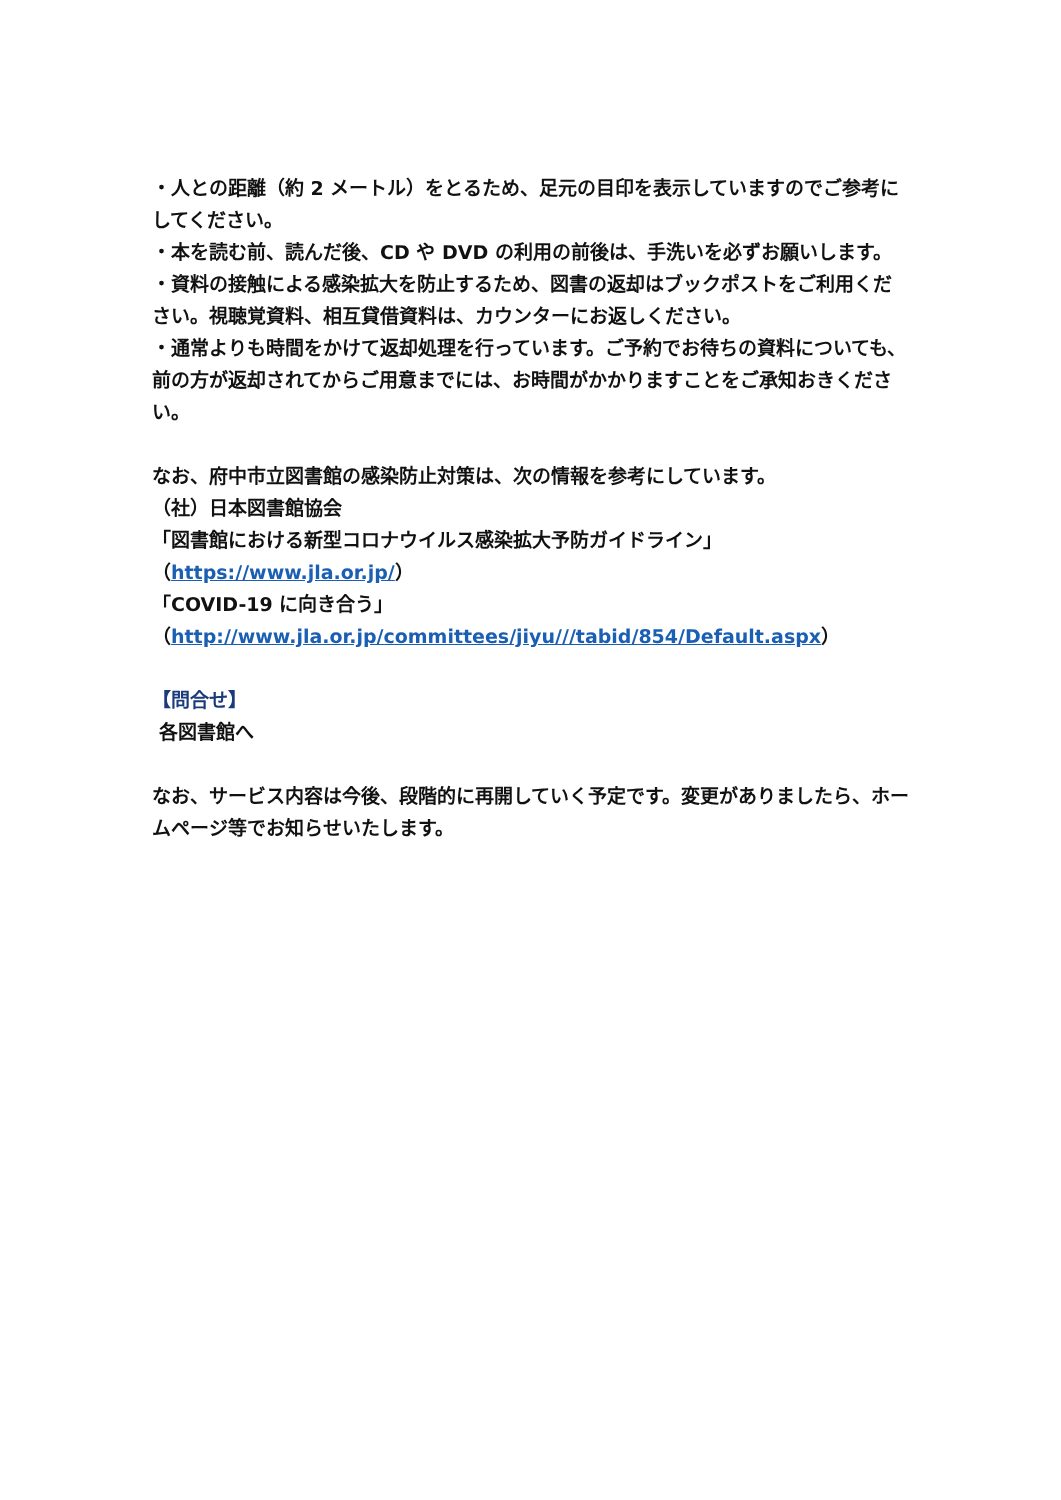・人との距離（約 2 メートル）をとるため、足元の目印を表示していますのでご参考にしてください。
・本を読む前、読んだ後、CD や DVD の利用の前後は、手洗いを必ずお願いします。
・資料の接触による感染拡大を防止するため、図書の返却はブックポストをご利用ください。視聴覚資料、相互貸借資料は、カウンターにお返しください。
・通常よりも時間をかけて返却処理を行っています。ご予約でお待ちの資料についても、前の方が返却されてからご用意までには、お時間がかかりますことをご承知おきください。
なお、府中市立図書館の感染防止対策は、次の情報を参考にしています。
（社）日本図書館協会
「図書館における新型コロナウイルス感染拡大予防ガイドライン」
（https://www.jla.or.jp/）
「COVID-19 に向き合う」
（http://www.jla.or.jp/committees/jiyu///tabid/854/Default.aspx）
【問合せ】
各図書館へ
なお、サービス内容は今後、段階的に再開していく予定です。変更がありましたら、ホームページ等でお知らせいたします。